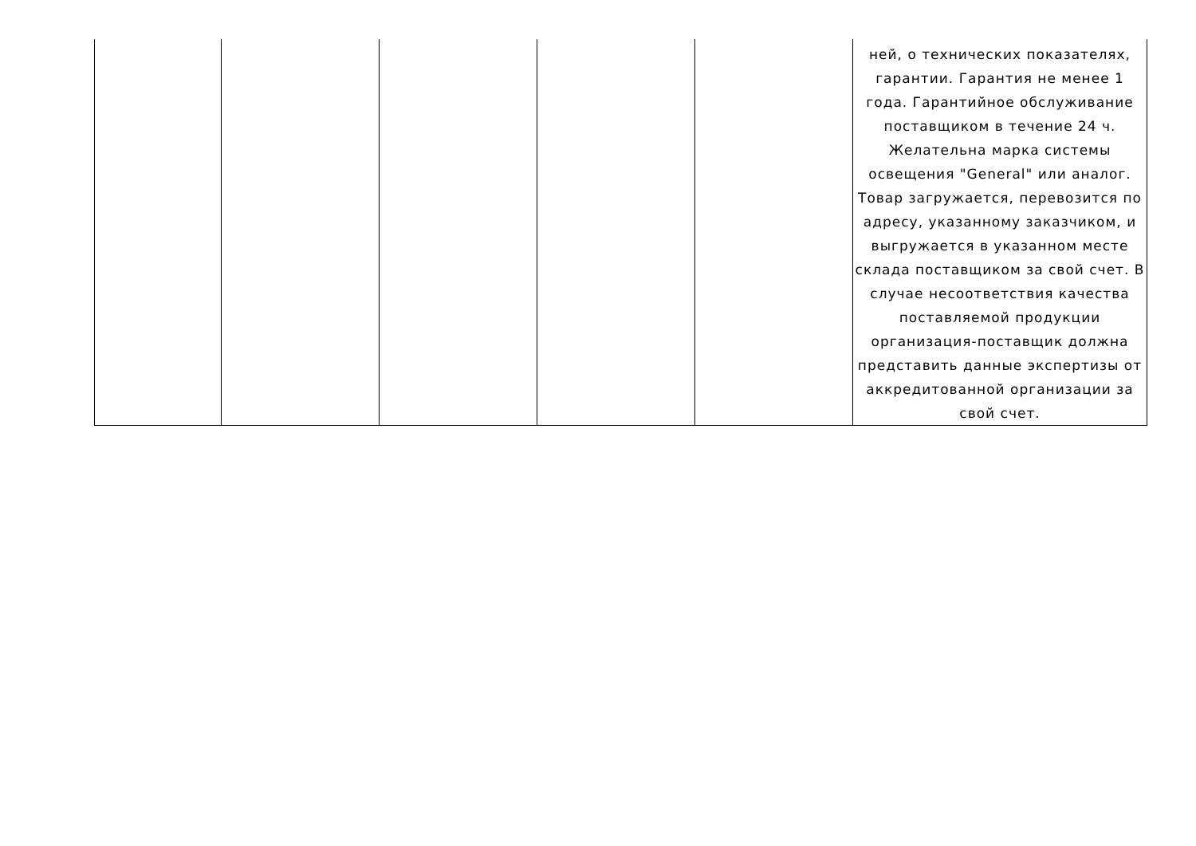| | | | | | ней, о технических показателях, гарантии. Гарантия не менее 1 года. Гарантийное обслуживание поставщиком в течение 24 ч. Желательна марка системы освещения "General" или аналог. Товар загружается, перевозится по адресу, указанному заказчиком, и выгружается в указанном месте склада поставщиком за свой счет. В случае несоответствия качества поставляемой продукции организация-поставщик должна представить данные экспертизы от аккредитованной организации за свой счет. |